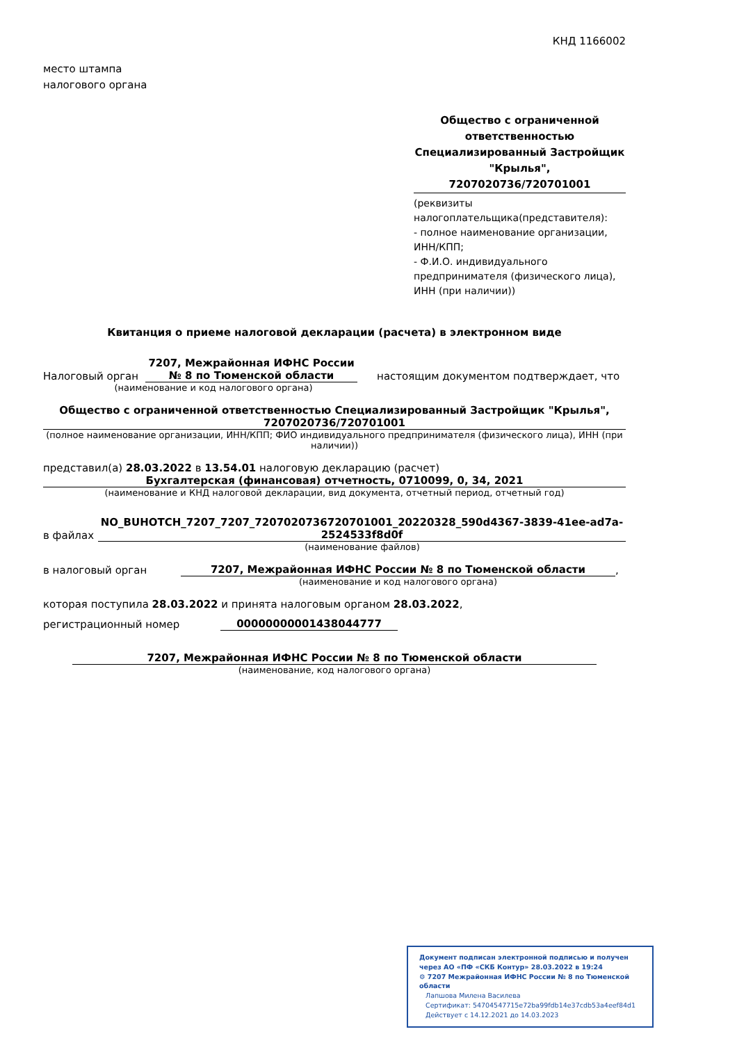КНД 1166002
место штампа
налогового органа
Общество с ограниченной ответственностью Специализированный Застройщик "Крылья",
7207020736/720701001
(реквизиты налогоплательщика(представителя):
- полное наименование организации, ИНН/КПП;
- Ф.И.О. индивидуального предпринимателя (физического лица), ИНН (при наличии))
Квитанция о приеме налоговой декларации (расчета) в электронном виде
Налоговый орган 7207, Межрайонная ИФНС России № 8 по Тюменской области настоящим документом подтверждает, что
(наименование и код налогового органа)
Общество с ограниченной ответственностью Специализированный Застройщик "Крылья", 7207020736/720701001
(полное наименование организации, ИНН/КПП; ФИО индивидуального предпринимателя (физического лица), ИНН (при наличии))
представил(а) 28.03.2022 в 13.54.01 налоговую декларацию (расчет)
Бухгалтерская (финансовая) отчетность, 0710099, 0, 34, 2021
(наименование и КНД налоговой декларации, вид документа, отчетный период, отчетный год)
в файлах NO_BUHOTCH_7207_7207_7207020736720701001_20220328_590d4367-3839-41ee-ad7a-2524533f8d0f
(наименование файлов)
в налоговый орган 7207, Межрайонная ИФНС России № 8 по Тюменской области,
(наименование и код налогового органа)
которая поступила 28.03.2022 и принята налоговым органом 28.03.2022,
регистрационный номер 00000000001438044777
7207, Межрайонная ИФНС России № 8 по Тюменской области
(наименование, код налогового органа)
Документ подписан электронной подписью и получен через АО «ПФ «СКБ Контур» 28.03.2022 в 19:24
⚙ 7207 Межрайонная ИФНС России № 8 по Тюменской области
Лапшова Милена Василева
Сертификат: 54704547715e72ba99fdb14e37cdb53a4eef84d1
Действует с 14.12.2021 до 14.03.2023